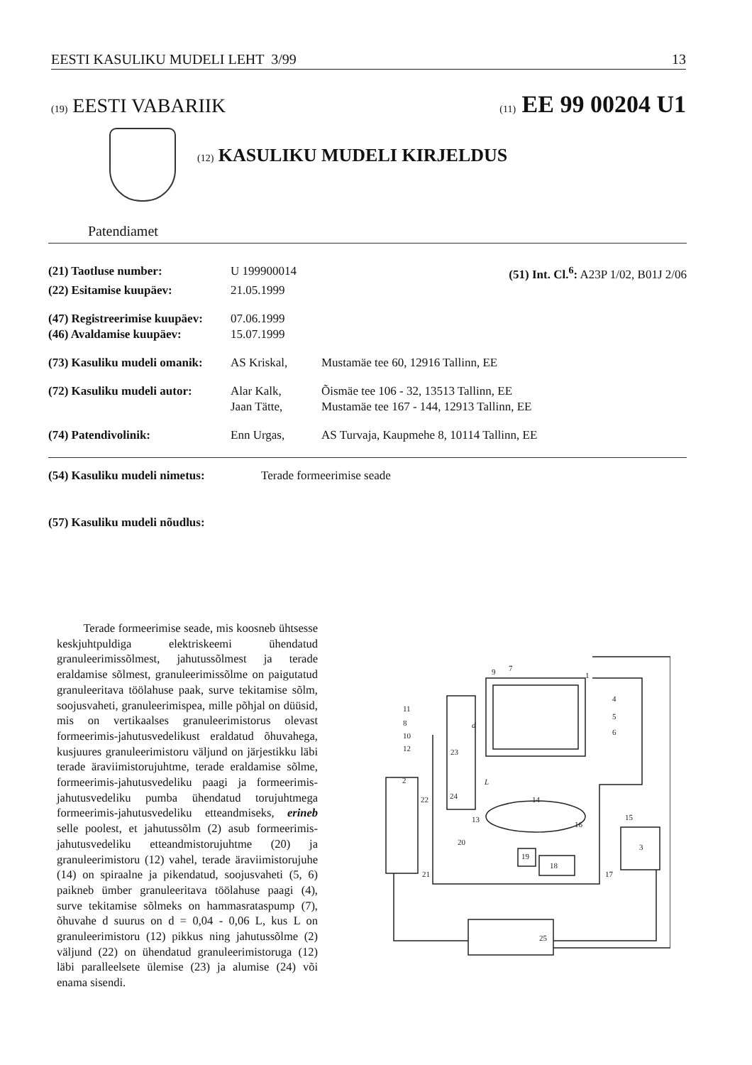EESTI KASULIKU MUDELI LEHT 3/99 13
(19) EESTI VABARIIK (11) EE 99 00204 U1
(12) KASULIKU MUDELI KIRJELDUS
Patendiamet
| (21) Taotluse number: | U 199900014 | (51) Int. Cl.<sup>6</sup>: A23P 1/02, B01J 2/06 |
| (22) Esitamise kuupäev: | 21.05.1999 | |
| (47) Registreerimise kuupäev: | 07.06.1999 | |
| (46) Avaldamise kuupäev: | 15.07.1999 | |
| (73) Kasuliku mudeli omanik: | AS Kriskal, | Mustamäe tee 60, 12916 Tallinn, EE |
| (72) Kasuliku mudeli autor: | Alar Kalk, | Õismäe tee 106 - 32, 13513 Tallinn, EE |
| | Jaan Tätte, | Mustamäe tee 167 - 144, 12913 Tallinn, EE |
| (74) Patendivolinik: | Enn Urgas, | AS Turvaja, Kaupmehe 8, 10114 Tallinn, EE |
| (54) Kasuliku mudeli nimetus: | Terade formeerimise seade |
| (57) Kasuliku mudeli nõudlus: | |
Terade formeerimise seade, mis koosneb ühtsesse keskjuhtpuldiga elektriskeemi ühendatud granuleerimissõlmest, jahutussõlmest ja terade eraldamise sõlmest, granuleerimissõlme on paigutatud granuleeritava töölahuse paak, surve tekitamise sõlm, soojusvaheti, granuleerimispea, mille põhjal on düüsid, mis on vertikaalses granuleerimistorus olevast formeerimis-jahutusvedelikust eraldatud õhuvahega, kusjuures granuleerimistoru väljund on järjestikku läbi terade äraviimistorujuhtme, terade eraldamise sõlme, formeerimis-jahutusvedeliku paagi ja formeerimis-jahutusvedeliku pumba ühendatud torujuhtmega formeerimis-jahutusvedeliku etteandmiseks, erineb selle poolest, et jahutussõlm (2) asub formeerimis-jahutusvedeliku etteandmistorujuhtme (20) ja granuleerimistoru (12) vahel, terade äraviimistorujuhe (14) on spiraalne ja pikendatud, soojusvaheti (5, 6) paikneb ümber granuleeritava töölahuse paagi (4), surve tekitamise sõlmeks on hammasrataspump (7), õhuvahe d suurus on d = 0,04 - 0,06 L, kus L on granuleerimistoru (12) pikkus ning jahutussõlme (2) väljund (22) on ühendatud granuleerimistoruga (12) läbi paralleelsete ülemise (23) ja alumise (24) või enama sisendi.
9
7
1
4
5
6
11
8
10
12
23
2
22
24
14
13
15
16
3
20
19
18
21
17
25
d
L